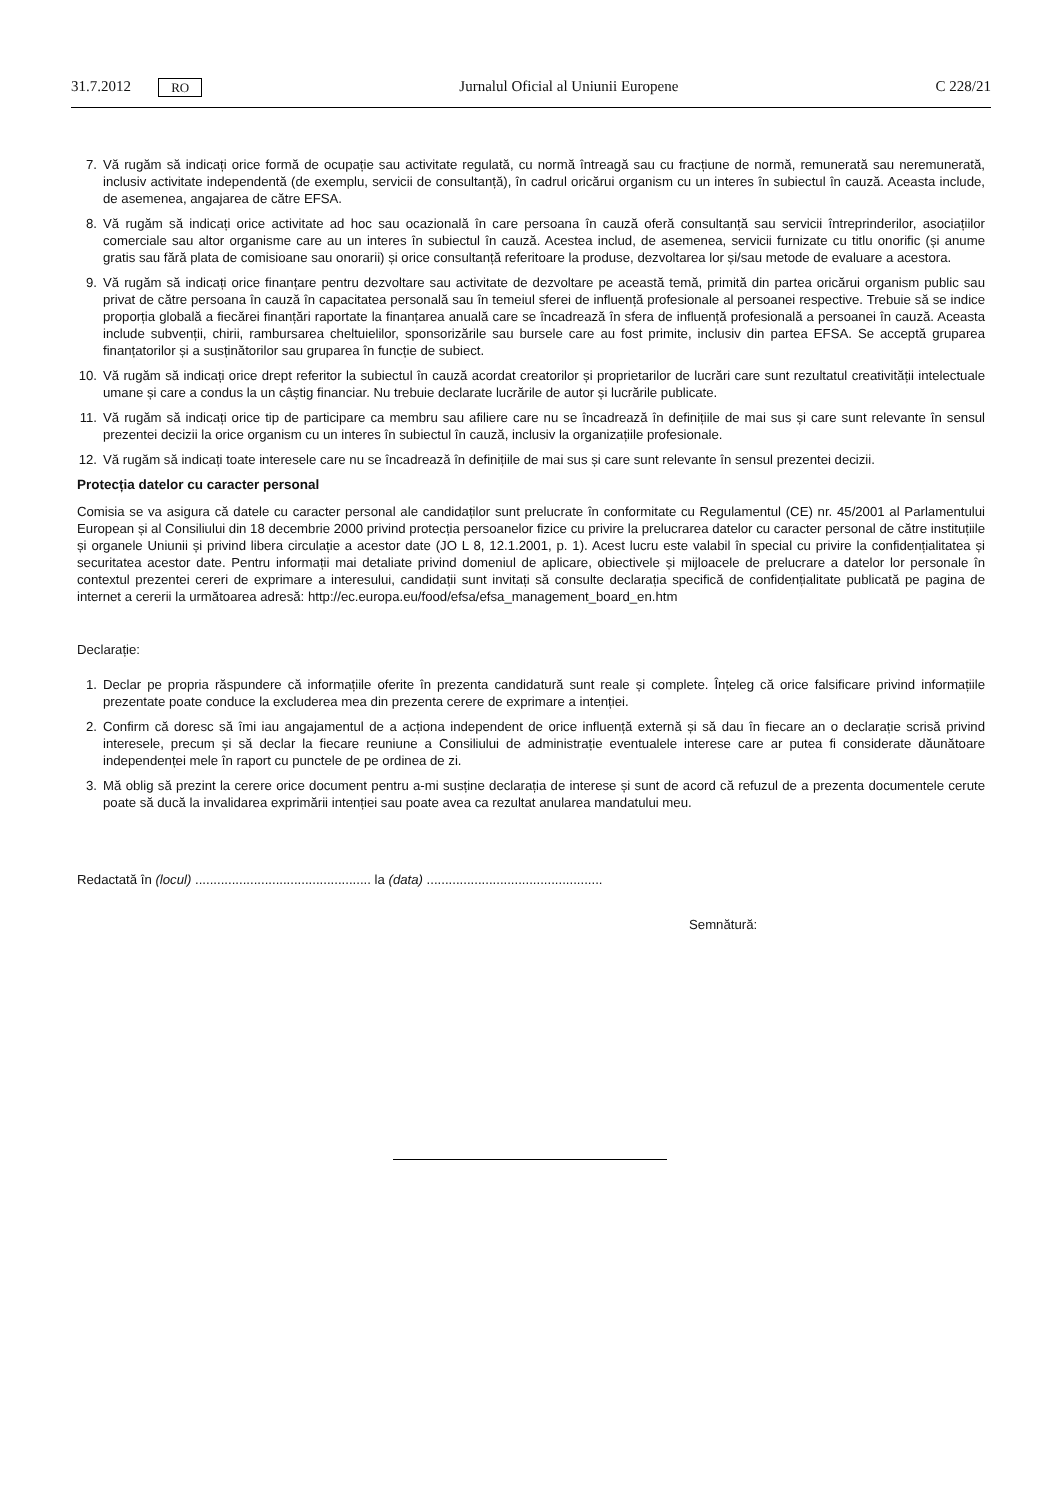31.7.2012 RO Jurnalul Oficial al Uniunii Europene C 228/21
7. Vă rugăm să indicați orice formă de ocupație sau activitate regulată, cu normă întreagă sau cu fracțiune de normă, remunerată sau neremunerată, inclusiv activitate independentă (de exemplu, servicii de consultanță), în cadrul oricărui organism cu un interes în subiectul în cauză. Aceasta include, de asemenea, angajarea de către EFSA.
8. Vă rugăm să indicați orice activitate ad hoc sau ocazională în care persoana în cauză oferă consultanță sau servicii întreprinderilor, asociațiilor comerciale sau altor organisme care au un interes în subiectul în cauză. Acestea includ, de asemenea, servicii furnizate cu titlu onorific (și anume gratis sau fără plata de comisioane sau onorarii) și orice consultanță referitoare la produse, dezvoltarea lor și/sau metode de evaluare a acestora.
9. Vă rugăm să indicați orice finanțare pentru dezvoltare sau activitate de dezvoltare pe această temă, primită din partea oricărui organism public sau privat de către persoana în cauză în capacitatea personală sau în temeiul sferei de influență profesionale al persoanei respective. Trebuie să se indice proporția globală a fiecărei finanțări raportate la finanțarea anuală care se încadrează în sfera de influență profesională a persoanei în cauză. Aceasta include subvenții, chirii, rambursarea cheltuielilor, sponsorizările sau bursele care au fost primite, inclusiv din partea EFSA. Se acceptă gruparea finanțatorilor și a susținătorilor sau gruparea în funcție de subiect.
10. Vă rugăm să indicați orice drept referitor la subiectul în cauză acordat creatorilor și proprietarilor de lucrări care sunt rezultatul creativității intelectuale umane și care a condus la un câștig financiar. Nu trebuie declarate lucrările de autor și lucrările publicate.
11. Vă rugăm să indicați orice tip de participare ca membru sau afiliere care nu se încadrează în definițiile de mai sus și care sunt relevante în sensul prezentei decizii la orice organism cu un interes în subiectul în cauză, inclusiv la organizațiile profesionale.
12. Vă rugăm să indicați toate interesele care nu se încadrează în definițiile de mai sus și care sunt relevante în sensul prezentei decizii.
Protecția datelor cu caracter personal
Comisia se va asigura că datele cu caracter personal ale candidaților sunt prelucrate în conformitate cu Regulamentul (CE) nr. 45/2001 al Parlamentului European și al Consiliului din 18 decembrie 2000 privind protecția persoanelor fizice cu privire la prelucrarea datelor cu caracter personal de către instituțiile și organele Uniunii și privind libera circulație a acestor date (JO L 8, 12.1.2001, p. 1). Acest lucru este valabil în special cu privire la confidențialitatea și securitatea acestor date. Pentru informații mai detaliate privind domeniul de aplicare, obiectivele și mijloacele de prelucrare a datelor lor personale în contextul prezentei cereri de exprimare a interesului, candidații sunt invitați să consulte declarația specifică de confidențialitate publicată pe pagina de internet a cererii la următoarea adresă: http://ec.europa.eu/food/efsa/efsa_management_board_en.htm
Declarație:
1. Declar pe propria răspundere că informațiile oferite în prezenta candidatură sunt reale și complete. Înțeleg că orice falsificare privind informațiile prezentate poate conduce la excluderea mea din prezenta cerere de exprimare a intenției.
2. Confirm că doresc să îmi iau angajamentul de a acționa independent de orice influență externă și să dau în fiecare an o declarație scrisă privind interesele, precum și să declar la fiecare reuniune a Consiliului de administrație eventualele interese care ar putea fi considerate dăunătoare independenței mele în raport cu punctele de pe ordinea de zi.
3. Mă oblig să prezint la cerere orice document pentru a-mi susține declarația de interese și sunt de acord că refuzul de a prezenta documentele cerute poate să ducă la invalidarea exprimării intenției sau poate avea ca rezultat anularea mandatului meu.
Redactată în (locul) ................................................ la (data) ................................................
Semnătură: